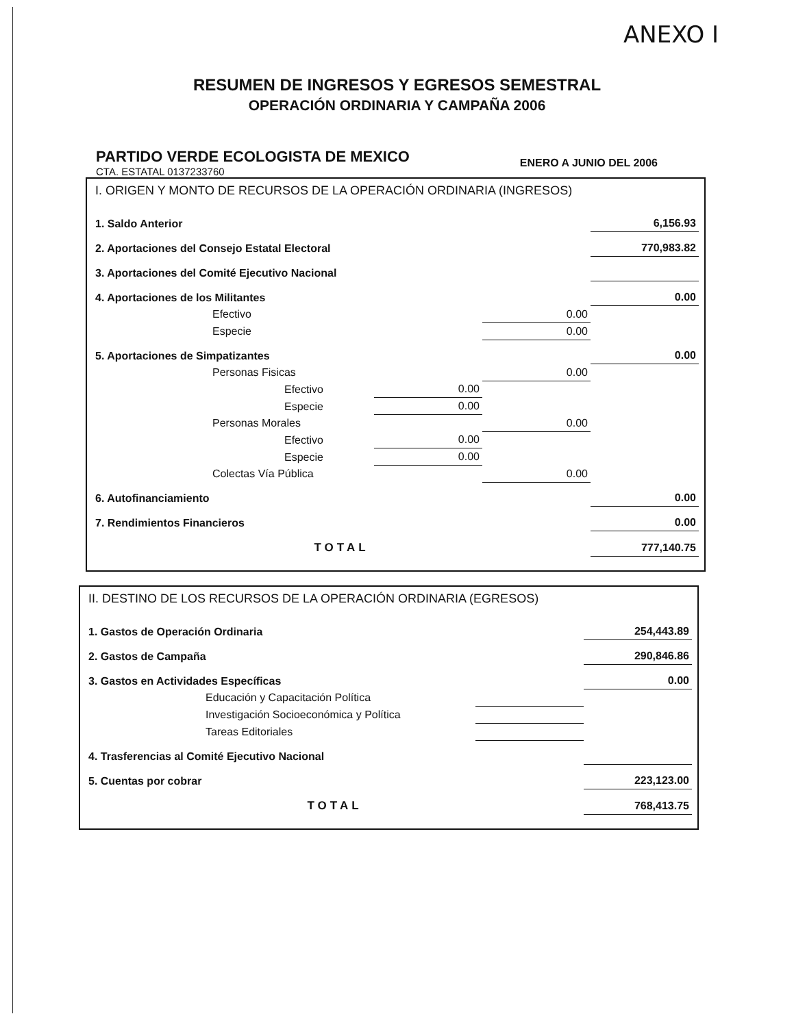ANEXO I
RESUMEN DE INGRESOS Y EGRESOS SEMESTRAL
OPERACIÓN ORDINARIA Y CAMPAÑA 2006
PARTIDO VERDE ECOLOGISTA DE MEXICO
CTA. ESTATAL 0137233760
ENERO A JUNIO DEL 2006
| I. ORIGEN Y MONTO DE RECURSOS DE LA OPERACIÓN ORDINARIA (INGRESOS) | | | | |
| 1. Saldo Anterior | | | | 6,156.93 |
| 2. Aportaciones del Consejo Estatal Electoral | | | | 770,983.82 |
| 3. Aportaciones del Comité Ejecutivo Nacional | | | | |
| 4. Aportaciones de los Militantes | | | | 0.00 |
| Efectivo | | | 0.00 | |
| Especie | | | 0.00 | |
| 5. Aportaciones de Simpatizantes | | | | 0.00 |
| Personas Fisicas | | | 0.00 | |
| Efectivo | | 0.00 | | |
| Especie | | 0.00 | | |
| Personas Morales | | | 0.00 | |
| Efectivo | | 0.00 | | |
| Especie | | 0.00 | | |
| Colectas Vía Pública | | | 0.00 | |
| 6. Autofinanciamiento | | | | 0.00 |
| 7. Rendimientos Financieros | | | | 0.00 |
| TOTAL | | | | 777,140.75 |
| II. DESTINO DE LOS RECURSOS DE LA OPERACIÓN ORDINARIA (EGRESOS) | | |
| 1. Gastos de Operación Ordinaria | | 254,443.89 |
| 2. Gastos de Campaña | | 290,846.86 |
| 3. Gastos en Actividades Específicas | | 0.00 |
| Educación y Capacitación Política | | |
| Investigación Socioeconómica y Política | | |
| Tareas Editoriales | | |
| 4. Trasferencias al Comité Ejecutivo Nacional | | |
| 5. Cuentas por cobrar | | 223,123.00 |
| TOTAL | | 768,413.75 |